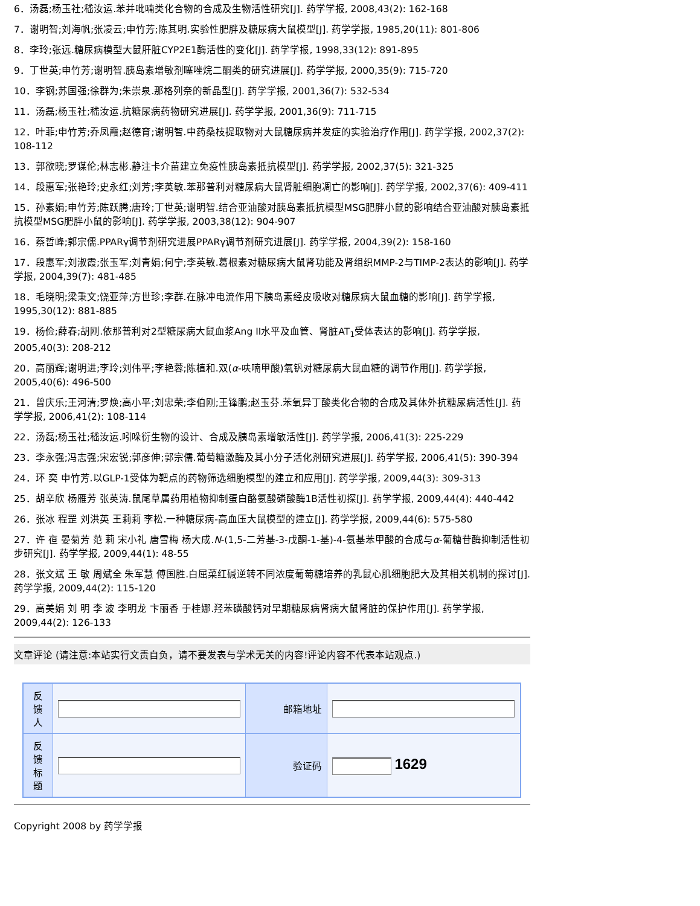6．汤磊;杨玉社;嵇汝运.苯并吡喃类化合物的合成及生物活性研究[J]. 药学学报, 2008,43(2): 162-168
7．谢明智;刘海帆;张凌云;申竹芳;陈其明.实验性肥胖及糖尿病大鼠模型[J]. 药学学报, 1985,20(11): 801-806
8．李玲;张远.糖尿病模型大鼠肝脏CYP2E1酶活性的变化[J]. 药学学报, 1998,33(12): 891-895
9．丁世英;申竹芳;谢明智.胰岛素增敏剂噻唑烷二酮类的研究进展[J]. 药学学报, 2000,35(9): 715-720
10．李钢;苏国强;徐群为;朱崇泉.那格列奈的新晶型[J]. 药学学报, 2001,36(7): 532-534
11．汤磊;杨玉社;嵇汝运.抗糖尿病药物研究进展[J]. 药学学报, 2001,36(9): 711-715
12．叶菲;申竹芳;乔凤霞;赵德育;谢明智.中药桑枝提取物对大鼠糖尿病并发症的实验治疗作用[J]. 药学学报, 2002,37(2): 108-112
13．郭欲晓;罗谋伦;林志彬.静注卡介苗建立免疫性胰岛素抵抗模型[J]. 药学学报, 2002,37(5): 321-325
14．段惠军;张艳玲;史永红;刘芳;李英敏.苯那普利对糖尿病大鼠肾脏细胞凋亡的影响[J]. 药学学报, 2002,37(6): 409-411
15．孙素娟;申竹芳;陈跃腾;唐玲;丁世英;谢明智.结合亚油酸对胰岛素抵抗模型MSG肥胖小鼠的影响结合亚油酸对胰岛素抵抗模型MSG肥胖小鼠的影响[J]. 药学学报, 2003,38(12): 904-907
16．蔡哲峰;郭宗儒.PPARγ调节剂研究进展PPARγ调节剂研究进展[J]. 药学学报, 2004,39(2): 158-160
17．段惠军;刘淑霞;张玉军;刘青娟;何宁;李英敏.葛根素对糖尿病大鼠肾功能及肾组织MMP-2与TIMP-2表达的影响[J]. 药学学报, 2004,39(7): 481-485
18．毛晓明;梁秉文;饶亚萍;方世珍;李群.在脉冲电流作用下胰岛素经皮吸收对糖尿病大鼠血糖的影响[J]. 药学学报, 1995,30(12): 881-885
19．杨俭;薛春;胡刚.依那普利对2型糖尿病大鼠血浆Ang II水平及血管、肾脏AT<sub>1</sub>受体表达的影响[J]. 药学学报, 2005,40(3): 208-212
20．高丽辉;谢明进;李玲;刘伟平;李艳蓉;陈植和.双(α-呋喃甲酸)氧钒对糖尿病大鼠血糖的调节作用[J]. 药学学报, 2005,40(6): 496-500
21．曾庆乐;王河清;罗焕;高小平;刘忠荣;李伯刚;王锋鹏;赵玉芬.苯氧异丁酸类化合物的合成及其体外抗糖尿病活性[J]. 药学学报, 2006,41(2): 108-114
22．汤磊;杨玉社;嵇汝运.吲哚衍生物的设计、合成及胰岛素增敏活性[J]. 药学学报, 2006,41(3): 225-229
23．李永强;冯志强;宋宏锐;郭彦伸;郭宗儒.葡萄糖激酶及其小分子活化剂研究进展[J]. 药学学报, 2006,41(5): 390-394
24．环 奕 申竹芳.以GLP-1受体为靶点的药物筛选细胞模型的建立和应用[J]. 药学学报, 2009,44(3): 309-313
25．胡辛欣 杨雁芳 张英涛.鼠尾草属药用植物抑制蛋白酪氨酸磷酸酶1B活性初探[J]. 药学学报, 2009,44(4): 440-442
26．张冰 程罡 刘洪英 王莉莉 李松.一种糖尿病-高血压大鼠模型的建立[J]. 药学学报, 2009,44(6): 575-580
27．许 亱 晏菊芳 范 莉 宋小礼 唐雪梅 杨大成.N-(1,5-二芳基-3-戊酮-1-基)-4-氨基苯甲酸的合成与α-葡糖苷酶抑制活性初步研究[J]. 药学学报, 2009,44(1): 48-55
28．张文斌 王 敏 周斌全 朱军慧 傅国胜.白屈菜红碱逆转不同浓度葡萄糖培养的乳鼠心肌细胞肥大及其相关机制的探讨[J]. 药学学报, 2009,44(2): 115-120
29．高美娟 刘 明 李 波 李明龙 卞丽香 于桂娜.羟苯磺酸钙对早期糖尿病肾病大鼠肾脏的保护作用[J]. 药学学报, 2009,44(2): 126-133
文章评论 (请注意:本站实行文责自负，请不要发表与学术无关的内容!评论内容不代表本站观点.)
| 反 馈 人 | | 邮箱地址 | |
| 反 馈 标 题 | | 验证码 | 1629 |
Copyright 2008 by 药学学报